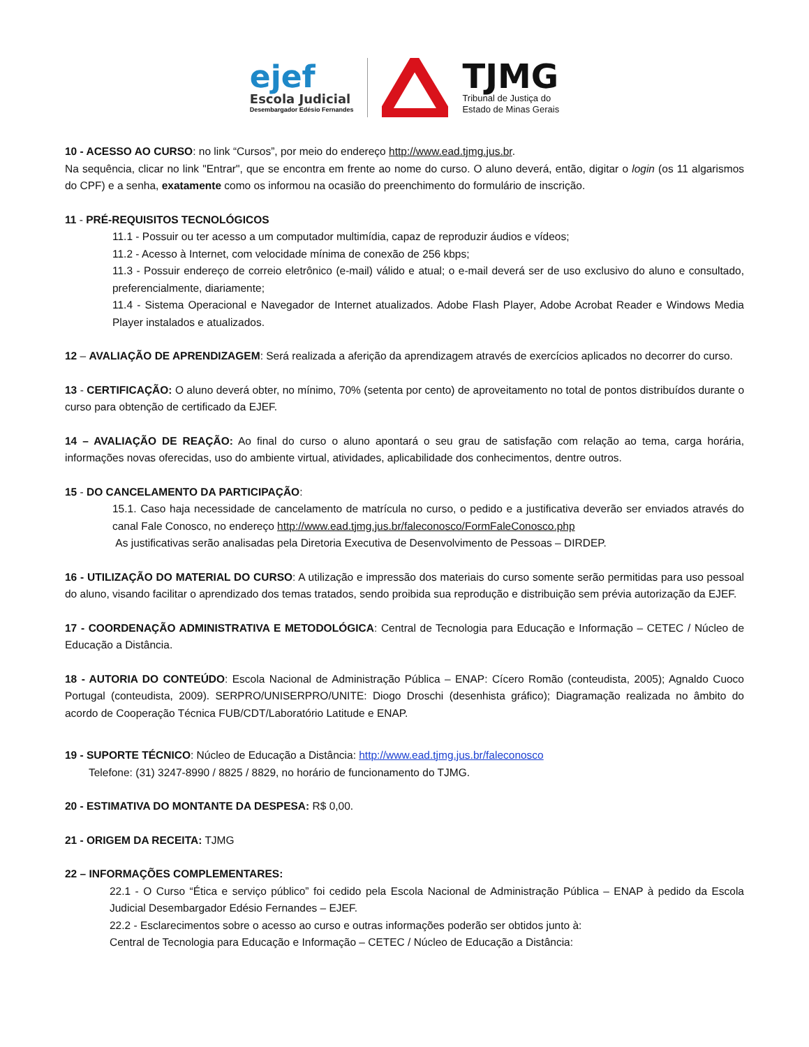ejef
Escola Judicial
Desembargador Edésio Fernandes
TJMG
Tribunal de Justiça do
Estado de Minas Gerais
10 - ACESSO AO CURSO: no link “Cursos”, por meio do endereço http://www.ead.tjmg.jus.br.
Na sequência, clicar no link "Entrar", que se encontra em frente ao nome do curso. O aluno deverá, então, digitar o login (os 11 algarismos do CPF) e a senha, exatamente como os informou na ocasião do preenchimento do formulário de inscrição.
11 - PRÉ-REQUISITOS TECNOLÓGICOS
11.1 - Possuir ou ter acesso a um computador multimídia, capaz de reproduzir áudios e vídeos;
11.2 - Acesso à Internet, com velocidade mínima de conexão de 256 kbps;
11.3 - Possuir endereço de correio eletrônico (e-mail) válido e atual; o e-mail deverá ser de uso exclusivo do aluno e consultado, preferencialmente, diariamente;
11.4 - Sistema Operacional e Navegador de Internet atualizados. Adobe Flash Player, Adobe Acrobat Reader e Windows Media Player instalados e atualizados.
12 – AVALIAÇÃO DE APRENDIZAGEM: Será realizada a aferição da aprendizagem através de exercícios aplicados no decorrer do curso.
13 - CERTIFICAÇÃO: O aluno deverá obter, no mínimo, 70% (setenta por cento) de aproveitamento no total de pontos distribuídos durante o curso para obtenção de certificado da EJEF.
14 – AVALIAÇÃO DE REAÇÃO: Ao final do curso o aluno apontará o seu grau de satisfação com relação ao tema, carga horária, informações novas oferecidas, uso do ambiente virtual, atividades, aplicabilidade dos conhecimentos, dentre outros.
15 - DO CANCELAMENTO DA PARTICIPAÇÃO:
15.1. Caso haja necessidade de cancelamento de matrícula no curso, o pedido e a justificativa deverão ser enviados através do canal Fale Conosco, no endereço http://www.ead.tjmg.jus.br/faleconosco/FormFaleConosco.php
As justificativas serão analisadas pela Diretoria Executiva de Desenvolvimento de Pessoas – DIRDEP.
16 - UTILIZAÇÃO DO MATERIAL DO CURSO: A utilização e impressão dos materiais do curso somente serão permitidas para uso pessoal do aluno, visando facilitar o aprendizado dos temas tratados, sendo proibida sua reprodução e distribuição sem prévia autorização da EJEF.
17 - COORDENAÇÃO ADMINISTRATIVA E METODOLÓGICA: Central de Tecnologia para Educação e Informação – CETEC / Núcleo de Educação a Distância.
18 - AUTORIA DO CONTEÚDO: Escola Nacional de Administração Pública – ENAP: Cícero Romão (conteudista, 2005); Agnaldo Cuoco Portugal (conteudista, 2009). SERPRO/UNISERPRO/UNITE: Diogo Droschi (desenhista gráfico); Diagramação realizada no âmbito do acordo de Cooperação Técnica FUB/CDT/Laboratório Latitude e ENAP.
19 - SUPORTE TÉCNICO: Núcleo de Educação a Distância: http://www.ead.tjmg.jus.br/faleconosco
Telefone: (31) 3247-8990 / 8825 / 8829, no horário de funcionamento do TJMG.
20 - ESTIMATIVA DO MONTANTE DA DESPESA: R$ 0,00.
21 - ORIGEM DA RECEITA: TJMG
22 – INFORMAÇÕES COMPLEMENTARES:
22.1 - O Curso “Ética e serviço público” foi cedido pela Escola Nacional de Administração Pública – ENAP à pedido da Escola Judicial Desembargador Edésio Fernandes – EJEF.
22.2 - Esclarecimentos sobre o acesso ao curso e outras informações poderão ser obtidos junto à:
Central de Tecnologia para Educação e Informação – CETEC / Núcleo de Educação a Distância: